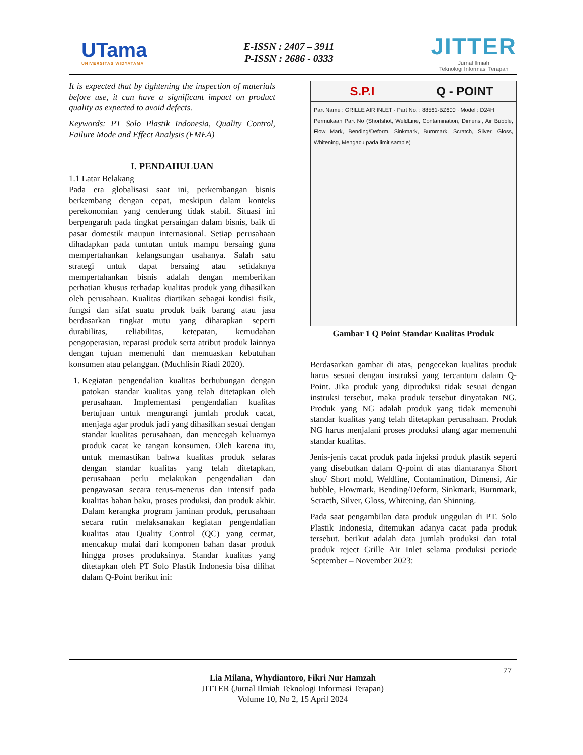UTama
UNIVERSITAS WIDYATAMA
E-ISSN : 2407 – 3911
P-ISSN : 2686 - 0333
JITTER
Jurnal Ilmiah
Teknologi Informasi Terapan
It is expected that by tightening the inspection of materials before use, it can have a significant impact on product quality as expected to avoid defects.
Keywords: PT Solo Plastik Indonesia, Quality Control, Failure Mode and Effect Analysis (FMEA)
I. PENDAHULUAN
1.1 Latar Belakang
Pada era globalisasi saat ini, perkembangan bisnis berkembang dengan cepat, meskipun dalam konteks perekonomian yang cenderung tidak stabil. Situasi ini berpengaruh pada tingkat persaingan dalam bisnis, baik di pasar domestik maupun internasional. Setiap perusahaan dihadapkan pada tuntutan untuk mampu bersaing guna mempertahankan kelangsungan usahanya. Salah satu strategi untuk dapat bersaing atau setidaknya mempertahankan bisnis adalah dengan memberikan perhatian khusus terhadap kualitas produk yang dihasilkan oleh perusahaan. Kualitas diartikan sebagai kondisi fisik, fungsi dan sifat suatu produk baik barang atau jasa berdasarkan tingkat mutu yang diharapkan seperti durabilitas, reliabilitas, ketepatan, kemudahan pengoperasian, reparasi produk serta atribut produk lainnya dengan tujuan memenuhi dan memuaskan kebutuhan konsumen atau pelanggan. (Muchlisin Riadi 2020).
1. Kegiatan pengendalian kualitas berhubungan dengan patokan standar kualitas yang telah ditetapkan oleh perusahaan. Implementasi pengendalian kualitas bertujuan untuk mengurangi jumlah produk cacat, menjaga agar produk jadi yang dihasilkan sesuai dengan standar kualitas perusahaan, dan mencegah keluarnya produk cacat ke tangan konsumen. Oleh karena itu, untuk memastikan bahwa kualitas produk selaras dengan standar kualitas yang telah ditetapkan, perusahaan perlu melakukan pengendalian dan pengawasan secara terus-menerus dan intensif pada kualitas bahan baku, proses produksi, dan produk akhir. Dalam kerangka program jaminan produk, perusahaan secara rutin melaksanakan kegiatan pengendalian kualitas atau Quality Control (QC) yang cermat, mencakup mulai dari komponen bahan dasar produk hingga proses produksinya. Standar kualitas yang ditetapkan oleh PT Solo Plastik Indonesia bisa dilihat dalam Q-Point berikut ini:
S.P.I Q - POINT
Part Name : GRILLE AIR INLET · Part No. : 88561-BZ600 · Model : D24H
Permukaan Part No (Shortshot, WeldLine, Contamination, Dimensi, Air Bubble, Flow Mark, Bending/Deform, Sinkmark, Burnmark, Scratch, Silver, Gloss, Whitening, Mengacu pada limit sample)
Gambar 1 Q Point Standar Kualitas Produk
Berdasarkan gambar di atas, pengecekan kualitas produk harus sesuai dengan instruksi yang tercantum dalam Q-Point. Jika produk yang diproduksi tidak sesuai dengan instruksi tersebut, maka produk tersebut dinyatakan NG. Produk yang NG adalah produk yang tidak memenuhi standar kualitas yang telah ditetapkan perusahaan. Produk NG harus menjalani proses produksi ulang agar memenuhi standar kualitas.
Jenis-jenis cacat produk pada injeksi produk plastik seperti yang disebutkan dalam Q-point di atas diantaranya Short shot/ Short mold, Weldline, Contamination, Dimensi, Air bubble, Flowmark, Bending/Deform, Sinkmark, Burnmark, Scracth, Silver, Gloss, Whitening, dan Shinning.
Pada saat pengambilan data produk unggulan di PT. Solo Plastik Indonesia, ditemukan adanya cacat pada produk tersebut. berikut adalah data jumlah produksi dan total produk reject Grille Air Inlet selama produksi periode September – November 2023:
77
Lia Milana, Whydiantoro, Fikri Nur Hamzah
JITTER (Jurnal Ilmiah Teknologi Informasi Terapan)
Volume 10, No 2, 15 April 2024